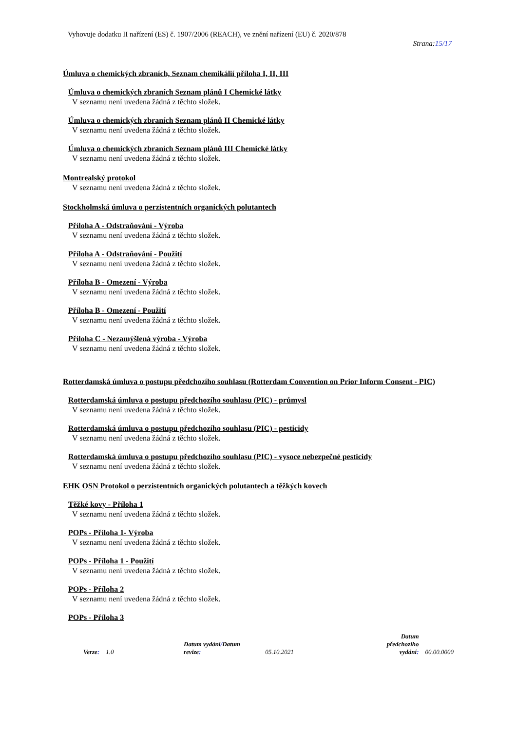Vyhovuje dodatku II nařízení (ES) č. 1907/2006 (REACH), ve znění nařízení (EU) č. 2020/878
Strana:15/17
Úmluva o chemických zbraních, Seznam chemikálií příloha I, II, III
Úmluva o chemických zbraních Seznam plánů I Chemické látky
V seznamu není uvedena žádná z těchto složek.
Úmluva o chemických zbraních Seznam plánů II Chemické látky
V seznamu není uvedena žádná z těchto složek.
Úmluva o chemických zbraních Seznam plánů III Chemické látky
V seznamu není uvedena žádná z těchto složek.
Montrealský protokol
V seznamu není uvedena žádná z těchto složek.
Stockholmská úmluva o perzistentních organických polutantech
Příloha A - Odstraňování - Výroba
V seznamu není uvedena žádná z těchto složek.
Příloha A - Odstraňování - Použití
V seznamu není uvedena žádná z těchto složek.
Příloha B - Omezení - Výroba
V seznamu není uvedena žádná z těchto složek.
Příloha B - Omezení - Použití
V seznamu není uvedena žádná z těchto složek.
Příloha C - Nezamýšlená výroba - Výroba
V seznamu není uvedena žádná z těchto složek.
Rotterdamská úmluva o postupu předchozího souhlasu (Rotterdam Convention on Prior Inform Consent - PIC)
Rotterdamská úmluva o postupu předchozího souhlasu (PIC) - průmysl
V seznamu není uvedena žádná z těchto složek.
Rotterdamská úmluva o postupu předchozího souhlasu (PIC) - pesticidy
V seznamu není uvedena žádná z těchto složek.
Rotterdamská úmluva o postupu předchozího souhlasu (PIC) - vysoce nebezpečné pesticidy
V seznamu není uvedena žádná z těchto složek.
EHK OSN Protokol o perzistentních organických polutantech a těžkých kovech
Těžké kovy - Příloha 1
V seznamu není uvedena žádná z těchto složek.
POPs - Příloha 1- Výroba
V seznamu není uvedena žádná z těchto složek.
POPs - Příloha 1 - Použití
V seznamu není uvedena žádná z těchto složek.
POPs - Příloha 2
V seznamu není uvedena žádná z těchto složek.
POPs - Příloha 3
Verze: 1.0 Datum vydání/Datum revize: 05.10.2021 Datum předchozího
vydání: 00.00.0000